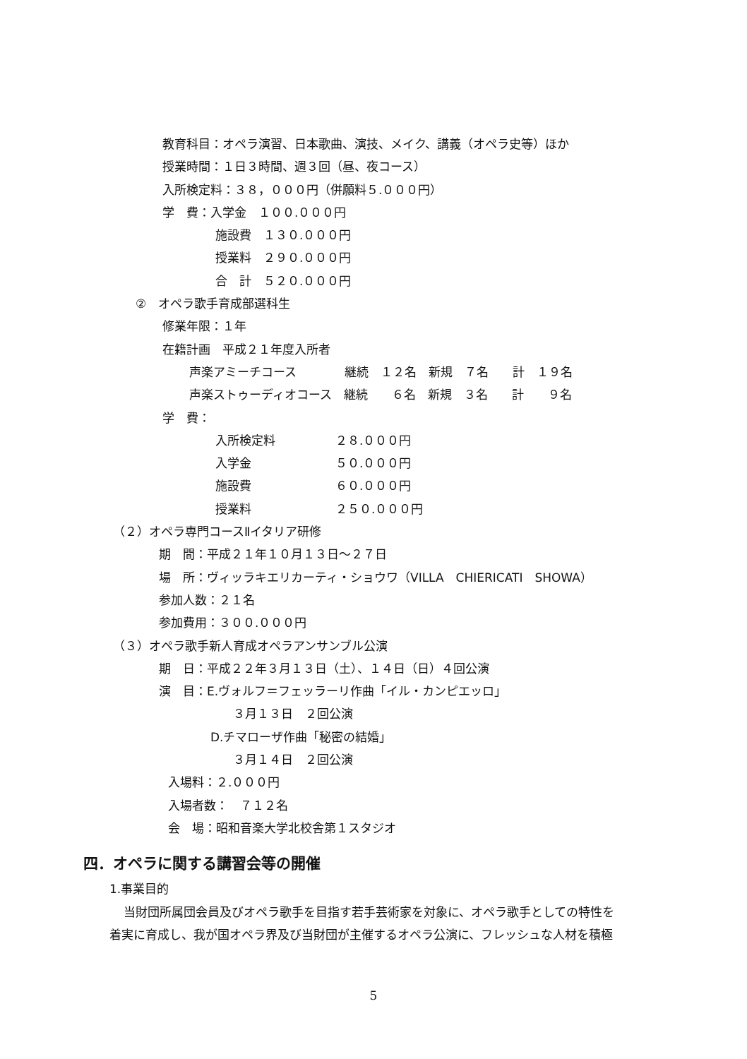教育科目：オペラ演習、日本歌曲、演技、メイク、講義（オペラ史等）ほか
授業時間：１日３時間、週３回（昼、夜コース）
入所検定料：３８，０００円（併願料５.０００円）
学　費：入学金　１００.０００円
施設費　１３０.０００円
授業料　２９０.０００円
合　計　５２０.０００円
②　オペラ歌手育成部選科生
修業年限：１年
在籍計画　平成２１年度入所者
声楽アミーチコース　　　　継続　１２名　新規　７名　　計　１９名
声楽ストゥーディオコース　継続　　６名　新規　３名　　計　　９名
学　費：
入所検定料　　　　　２８.０００円
入学金　　　　　　　５０.０００円
施設費　　　　　　　６０.０００円
授業料　　　　　　　２５０.０００円
（２）オペラ専門コースⅡイタリア研修
期　間：平成２１年１０月１３日～２７日
場　所：ヴィッラキエリカーティ・ショウワ（VILLA　CHIERICATI　SHOWA）
参加人数：２１名
参加費用：３００.０００円
（３）オペラ歌手新人育成オペラアンサンブル公演
期　日：平成２２年３月１３日（土）、１４日（日）４回公演
演　目：E.ヴォルフ＝フェッラーリ作曲「イル・カンピエッロ」
３月１３日　２回公演
D.チマローザ作曲「秘密の結婚」
３月１４日　２回公演
入場料：２.０００円
入場者数：　７１２名
会　場：昭和音楽大学北校舎第１スタジオ
四．オペラに関する講習会等の開催
1.事業目的
当財団所属団会員及びオペラ歌手を目指す若手芸術家を対象に、オペラ歌手としての特性を
着実に育成し、我が国オペラ界及び当財団が主催するオペラ公演に、フレッシュな人材を積極
5